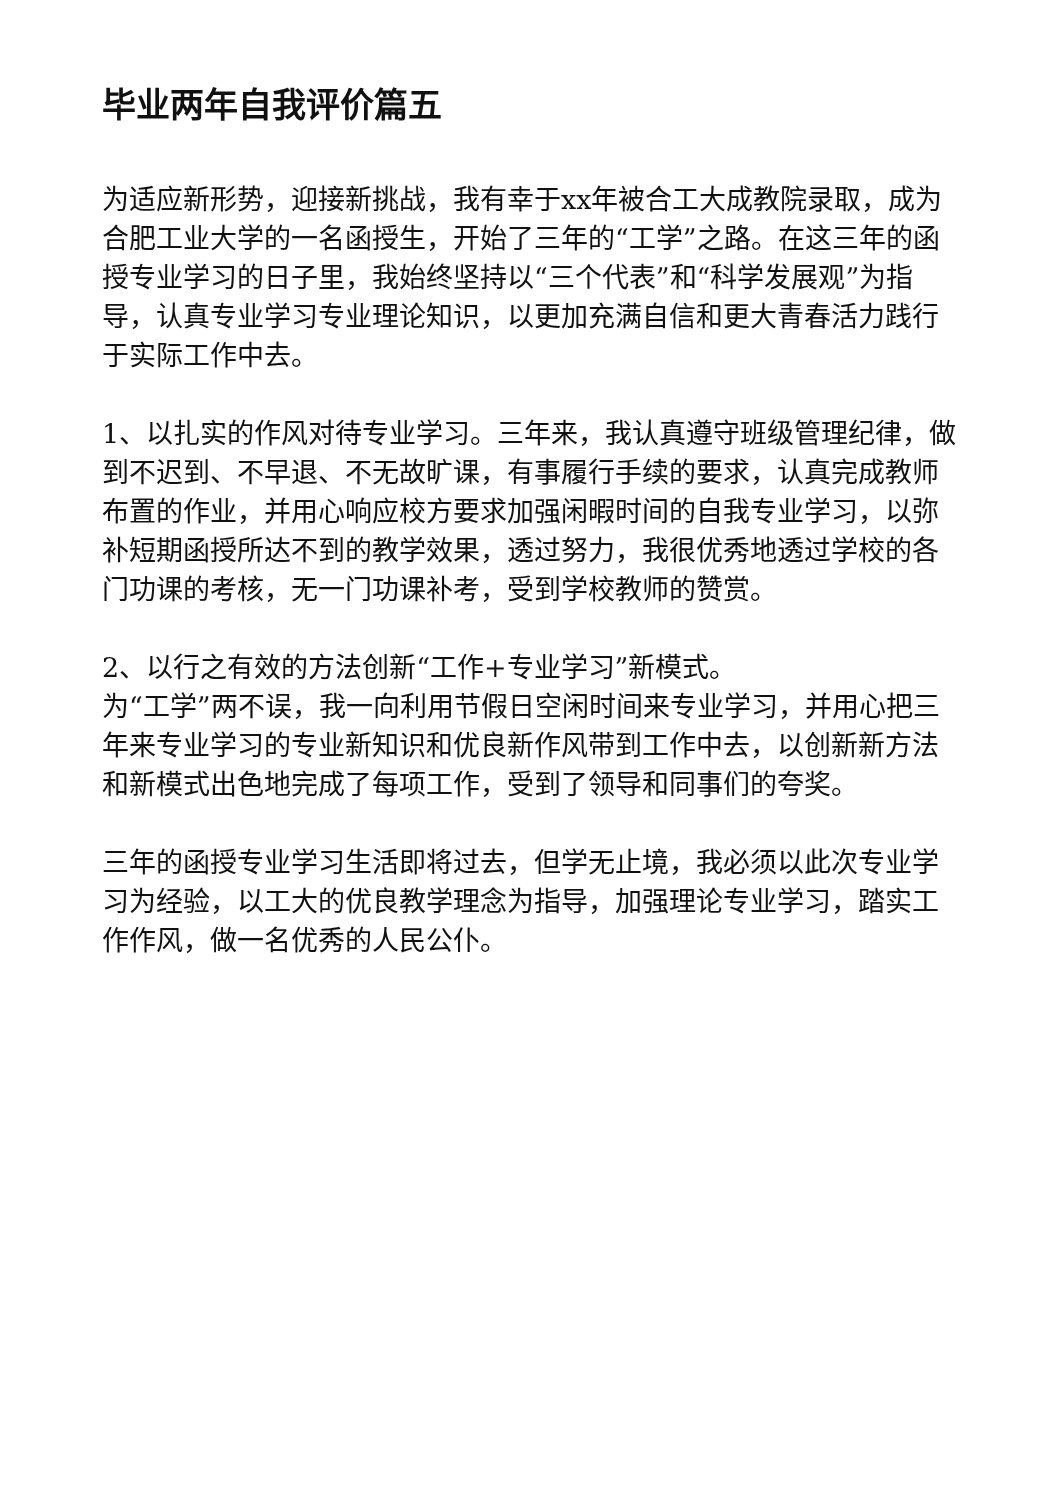毕业两年自我评价篇五
为适应新形势，迎接新挑战，我有幸于xx年被合工大成教院录取，成为合肥工业大学的一名函授生，开始了三年的“工学”之路。在这三年的函授专业学习的日子里，我始终坚持以“三个代表”和“科学发展观”为指导，认真专业学习专业理论知识，以更加充满自信和更大青春活力践行于实际工作中去。
1、以扎实的作风对待专业学习。三年来，我认真遵守班级管理纪律，做到不迟到、不早退、不无故旷课，有事履行手续的要求，认真完成教师布置的作业，并用心响应校方要求加强闲暇时间的自我专业学习，以弥补短期函授所达不到的教学效果，透过努力，我很优秀地透过学校的各门功课的考核，无一门功课补考，受到学校教师的赞赏。
2、以行之有效的方法创新“工作+专业学习”新模式。
为“工学”两不误，我一向利用节假日空闲时间来专业学习，并用心把三年来专业学习的专业新知识和优良新作风带到工作中去，以创新新方法和新模式出色地完成了每项工作，受到了领导和同事们的夸奖。
三年的函授专业学习生活即将过去，但学无止境，我必须以此次专业学习为经验，以工大的优良教学理念为指导，加强理论专业学习，踏实工作作风，做一名优秀的人民公仆。